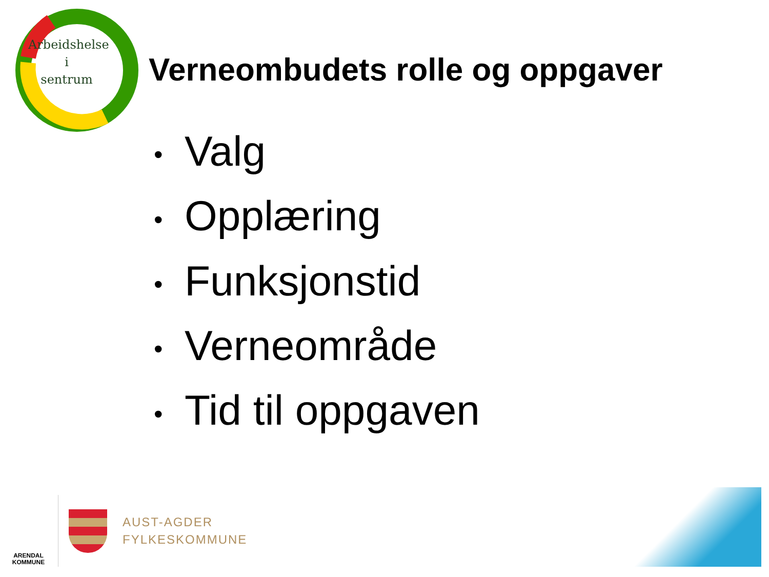Arbeidshelse
i
sentrum
Verneombudets rolle og oppgaver
• Valg
• Opplæring
• Funksjonstid
• Verneområde
• Tid til oppgaven
ARENDAL
KOMMUNE
AUST-AGDER
FYLKESKOMMUNE